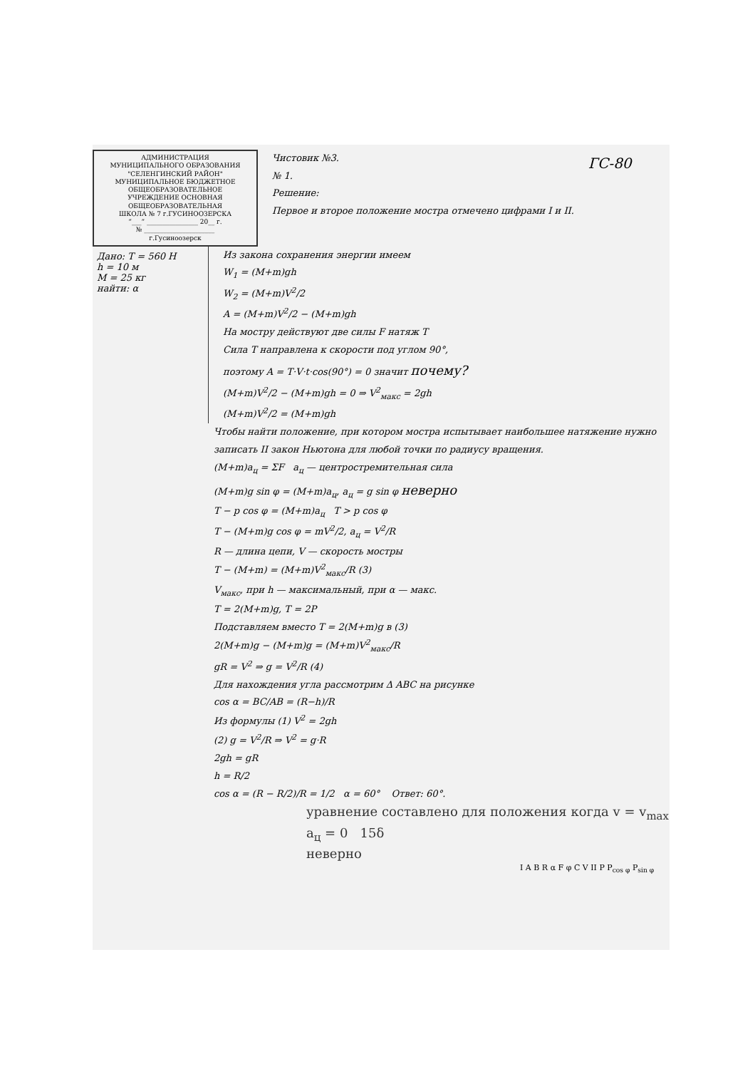АДМИНИСТРАЦИЯ
МУНИЦИПАЛЬНОГО ОБРАЗОВАНИЯ
"СЕЛЕНГИНСКИЙ РАЙОН"
МУНИЦИПАЛЬНОЕ БЮДЖЕТНОЕ
ОБЩЕОБРАЗОВАТЕЛЬНОЕ
УЧРЕЖДЕНИЕ ОСНОВНАЯ
ОБЩЕОБРАЗОВАТЕЛЬНАЯ
ШКОЛА № 7 г.ГУСИНООЗЕРСКА
“___” ________________ 20__ г.
№ ______________________
г.Гусиноозерск
Чистовик №3.
№ 1.
Решение:
Первое и второе положение мостра отмечено цифрами I и II.
ГС-80
Дано: T = 560 Н
h = 10 м
M = 25 кг
найти: α
Из закона сохранения энергии имеем
W<sub>1</sub> = (M+m)gh
W<sub>2</sub> = (M+m)V<sup>2</sup>/2
A = (M+m)V<sup>2</sup>/2 − (M+m)gh
На мостру действуют две силы F натяж T
Сила T направлена к скорости под углом 90°,
поэтому A = T·V·t·cos(90°) = 0 значит почему?
(M+m)V<sup>2</sup>/2 − (M+m)gh = 0 ⇒ V<sup>2</sup><sub>макс</sub> = 2gh
(M+m)V<sup>2</sup>/2 = (M+m)gh
Чтобы найти положение, при котором мостра испытывает наибольшее натяжение нужно записать II закон Ньютона для любой точки по радиусу вращения.
(M+m)a<sub>ц</sub> = ΣF a<sub>ц</sub> — центростремительная сила
(M+m)g sin φ = (M+m)a<sub>ц</sub>, a<sub>ц</sub> = g sin φ неверно
T − p cos φ = (M+m)a<sub>ц</sub> T > p cos φ
T − (M+m)g cos φ = mV<sup>2</sup>/2, a<sub>ц</sub> = V<sup>2</sup>/R
R — длина цепи, V — скорость мостры
T − (M+m) = (M+m)V<sup>2</sup><sub>макс</sub>/R (3)
V<sub>макс</sub>, при h — максимальный, при α — макс.
T = 2(M+m)g, T = 2P
Подставляем вместо T = 2(M+m)g в (3)
2(M+m)g − (M+m)g = (M+m)V<sup>2</sup><sub>макс</sub>/R
gR = V<sup>2</sup> ⇒ g = V<sup>2</sup>/R (4)
Для нахождения угла рассмотрим Δ ABC на рисунке
cos α = BC/AB = (R−h)/R
Из формулы (1) V<sup>2</sup> = 2gh
(2) g = V<sup>2</sup>/R ⇒ V<sup>2</sup> = g·R
2gh = gR
h = R/2
cos α = (R − R/2)/R = 1/2 α = 60° Ответ: 60°.
уравнение составлено для положения когда v = v<sub>max</sub>
a<sub>ц</sub> = 0 15δ
неверно
I A B R α F φ C V II P P<sub>cos φ</sub> P<sub>sin φ</sub>